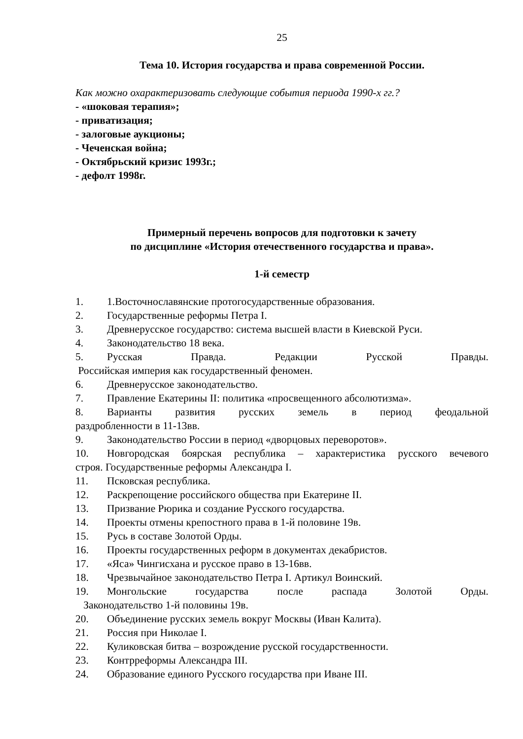25
Тема 10. История государства и права современной России.
Как можно охарактеризовать следующие события периода 1990-х гг.?
- «шоковая терапия»;
- приватизация;
- залоговые аукционы;
- Чеченская война;
- Октябрьский кризис 1993г.;
- дефолт 1998г.
Примерный перечень вопросов для подготовки к зачету
по дисциплине «История отечественного государства и права».
1-й семестр
1. 1.Восточнославянские протогосударственные образования.
2. Государственные реформы Петра I.
3. Древнерусское государство: система высшей власти в Киевской Руси.
4. Законодательство 18 века.
5. Русская Правда. Редакции Русской Правды.
Российская империя как государственный феномен.
6. Древнерусское законодательство.
7. Правление Екатерины II: политика «просвещенного абсолютизма».
8. Варианты развития русских земель в период феодальной
раздробленности в 11-13вв.
9. Законодательство России в период «дворцовых переворотов».
10. Новгородская боярская республика – характеристика русского вечевого
строя. Государственные реформы Александра I.
11. Псковская республика.
12. Раскрепощение российского общества при Екатерине II.
13. Призвание Рюрика и создание Русского государства.
14. Проекты отмены крепостного права в 1-й половине 19в.
15. Русь в составе Золотой Орды.
16. Проекты государственных реформ в документах декабристов.
17. «Яса» Чингисхана и русское право в 13-16вв.
18. Чрезвычайное законодательство Петра I. Артикул Воинский.
19. Монгольские государства после распада Золотой Орды.
Законодательство 1-й половины 19в.
20. Объединение русских земель вокруг Москвы (Иван Калита).
21. Россия при Николае I.
22. Куликовская битва – возрождение русской государственности.
23. Контрреформы Александра III.
24. Образование единого Русского государства при Иване III.